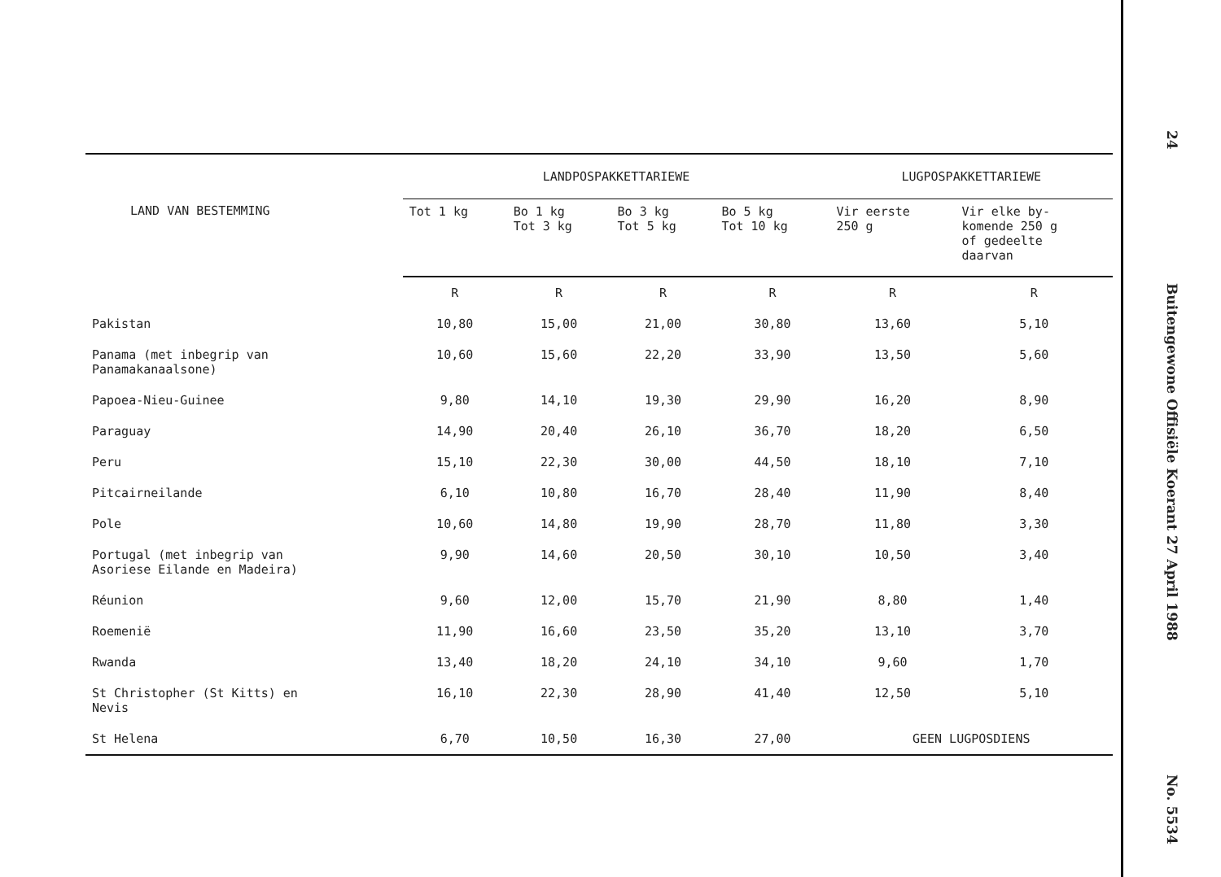| LAND VAN BESTEMMING | LANDPOSPAKKETTARIEWE | | | | LUGPOSPAKKETTARIEWE | |
| --- | --- | --- | --- | --- | --- | --- |
| | Tot 1 kg | Bo 1 kg Tot 3 kg | Bo 3 kg Tot 5 kg | Bo 5 kg Tot 10 kg | Vir eerste 250 g | Vir elke by- komende 250 g of gedeelte daarvan |
| | R | R | R | R | R | R |
| Pakistan | 10,80 | 15,00 | 21,00 | 30,80 | 13,60 | 5,10 |
| Panama (met inbegrip van Panamakanaalsone) | 10,60 | 15,60 | 22,20 | 33,90 | 13,50 | 5,60 |
| Papoea-Nieu-Guinee | 9,80 | 14,10 | 19,30 | 29,90 | 16,20 | 8,90 |
| Paraguay | 14,90 | 20,40 | 26,10 | 36,70 | 18,20 | 6,50 |
| Peru | 15,10 | 22,30 | 30,00 | 44,50 | 18,10 | 7,10 |
| Pitcairneilande | 6,10 | 10,80 | 16,70 | 28,40 | 11,90 | 8,40 |
| Pole | 10,60 | 14,80 | 19,90 | 28,70 | 11,80 | 3,30 |
| Portugal (met inbegrip van Asoriese Eilande en Madeira) | 9,90 | 14,60 | 20,50 | 30,10 | 10,50 | 3,40 |
| Réunion | 9,60 | 12,00 | 15,70 | 21,90 | 8,80 | 1,40 |
| Roemenië | 11,90 | 16,60 | 23,50 | 35,20 | 13,10 | 3,70 |
| Rwanda | 13,40 | 18,20 | 24,10 | 34,10 | 9,60 | 1,70 |
| St Christopher (St Kitts) en Nevis | 16,10 | 22,30 | 28,90 | 41,40 | 12,50 | 5,10 |
| St Helena | 6,70 | 10,50 | 16,30 | 27,00 | GEEN LUGPOSDIENS | |
24
Buitengewone Offisiële Koerant 27 April 1988
No. 5534